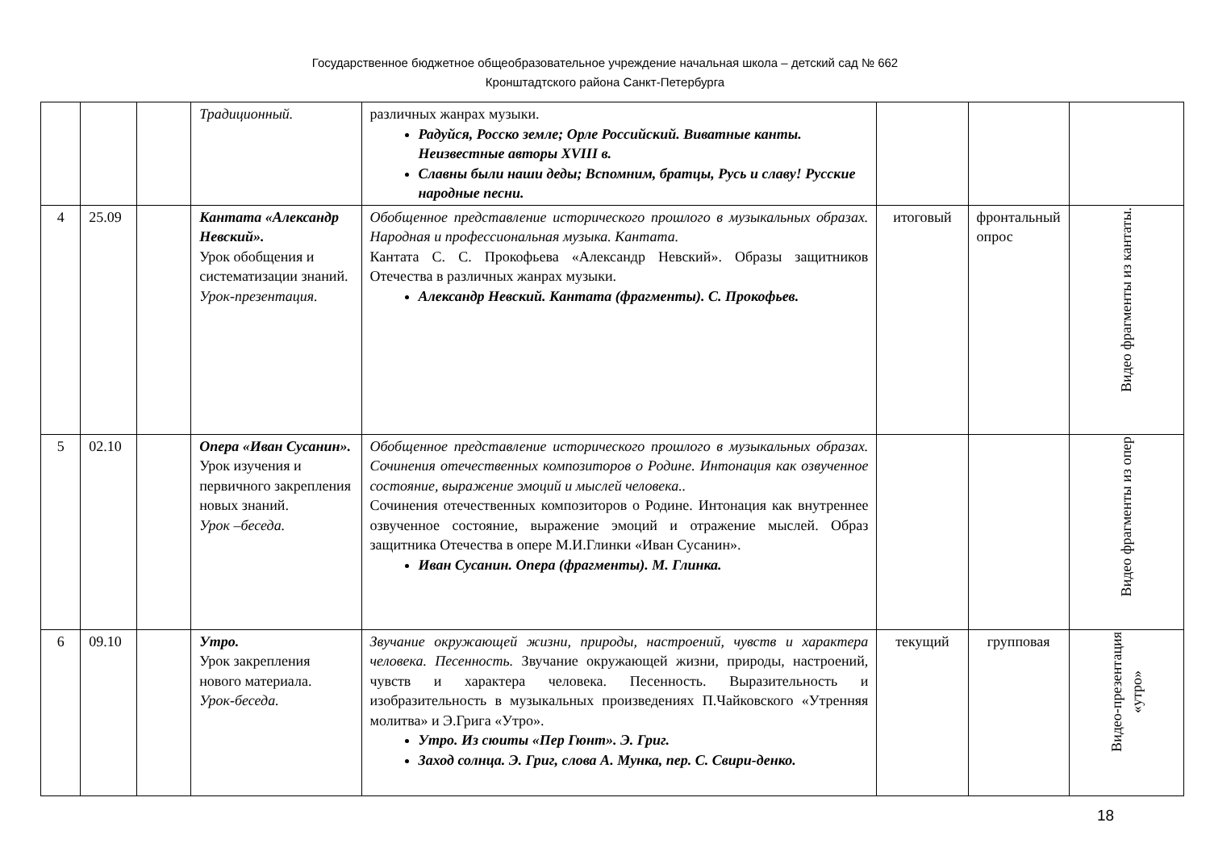Государственное бюджетное общеобразовательное учреждение начальная школа – детский сад № 662
Кронштадтского района Санкт-Петербурга
| | | | Традиционный. | различных жанрах музыки. Радуйся, Росско земле; Орле Российский. Виватные канты. Неизвестные авторы XVIII в. Славны были наши деды; Вспомним, братцы, Русь и славу! Русские народные песни. | | | |
| 4 | 25.09 | | Кантата «Александр Невский». Урок обобщения и систематизации знаний. Урок-презентация. | Обобщенное представление исторического прошлого в музыкальных образах. Народная и профессиональная музыка. Кантата. Кантата С. С. Прокофьева «Александр Невский». Образы защитников Отечества в различных жанрах музыки. Александр Невский. Кантата (фрагменты). С. Прокофьев. | итоговый | фронтальный опрос | Видео фрагменты из кантаты. |
| 5 | 02.10 | | Опера «Иван Сусанин». Урок изучения и первичного закрепления новых знаний. Урок –беседа. | Обобщенное представление исторического прошлого в музыкальных образах. Сочинения отечественных композиторов о Родине. Интонация как озвученное состояние, выражение эмоций и мыслей человека.. Сочинения отечественных композиторов о Родине. Интонация как внутреннее озвученное состояние, выражение эмоций и отражение мыслей. Образ защитника Отечества в опере М.И.Глинки «Иван Сусанин». Иван Сусанин. Опера (фрагменты). М. Глинка. | | | Видео фрагменты из опер |
| 6 | 09.10 | | Утро. Урок закрепления нового материала. Урок-беседа. | Звучание окружающей жизни, природы, настроений, чувств и характера человека. Песенность. Звучание окружающей жизни, природы, настроений, чувств и характера человека. Песенность. Выразительность и изобразительность в музыкальных произведениях П.Чайковского «Утренняя молитва» и Э.Грига «Утро». Утро. Из сюиты «Пер Гюнт». Э. Григ. Заход солнца. Э. Григ, слова А. Мунка, пер. С. Свири-денко. | текущий | групповая | Видео-презентация «утро» |
18